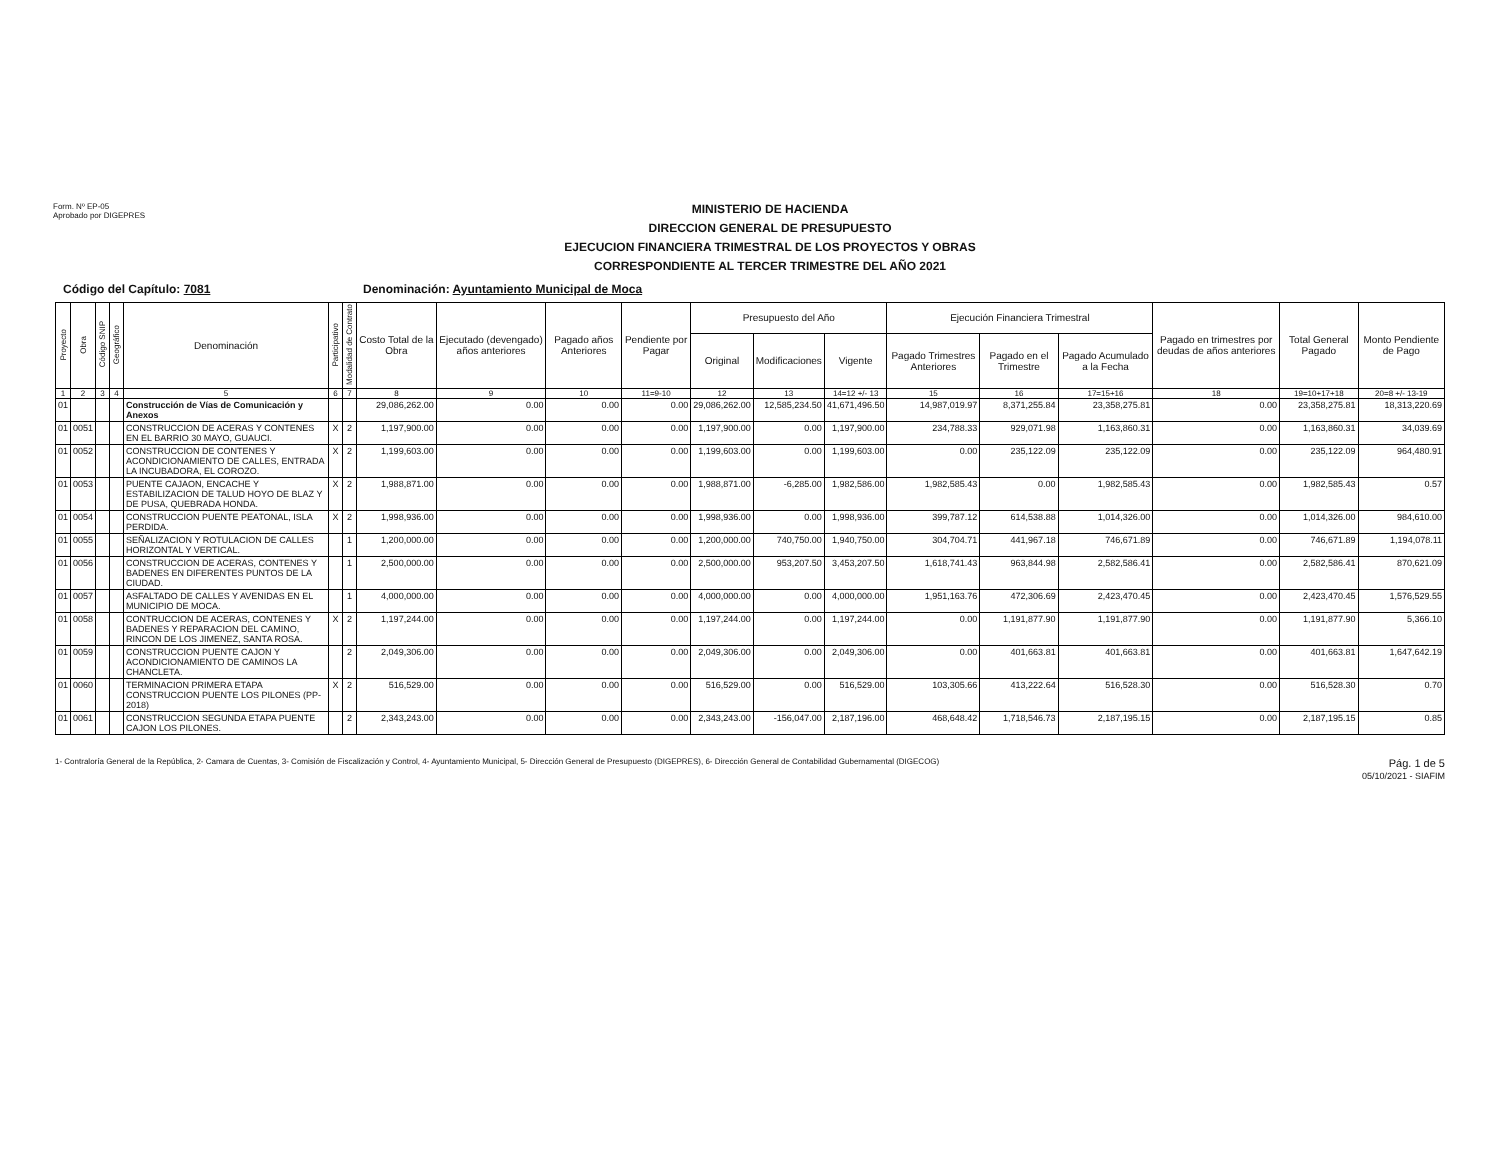Form. Nº EP-05
Aprobado por DIGEPRES
MINISTERIO DE HACIENDA
DIRECCION GENERAL DE PRESUPUESTO
EJECUCION FINANCIERA TRIMESTRAL DE LOS PROYECTOS Y OBRAS
CORRESPONDIENTE AL TERCER TRIMESTRE DEL AÑO 2021
Código del Capítulo: 7081 Denominación: Ayuntamiento Municipal de Moca
| Proyecto | Obra | Código SNIP | Geográfico | Denominación | Participativo | Modalidad de Contrato | Costo Total de la Obra | Ejecutado (devengado) años anteriores | Pagado años Anteriores | Pendiente por Pagar | Presupuesto del Año | | | Ejecución Financiera Trimestral | | | Pagado en trimestres por deudas de años anteriores | Total General Pagado | Monto Pendiente de Pago |
| --- | --- | --- | --- | --- | --- | --- | --- | --- | --- | --- | --- | --- | --- | --- | --- | --- | --- | --- | --- |
| | | | | | | | | | | | Original | Modificaciones | Vigente | Pagado Trimestres Anteriores | Pagado en el Trimestre | Pagado Acumulado a la Fecha | | | |
| 1 | 2 | 3 | 4 | 5 | 6 | 7 | 8 | 9 | 10 | 11=9-10 | 12 | 13 | 14=12 +/- 13 | 15 | 16 | 17=15+16 | 18 | 19=10+17+18 | 20=8 +/- 13-19 |
| 01 | | | | Construcción de Vías de Comunicación y Anexos | | | 29,086,262.00 | 0.00 | 0.00 | 0.00 | 29,086,262.00 | 12,585,234.50 | 41,671,496.50 | 14,987,019.97 | 8,371,255.84 | 23,358,275.81 | 0.00 | 23,358,275.81 | 18,313,220.69 |
| 01 | 0051 | | | CONSTRUCCION DE ACERAS Y CONTENES EN EL BARRIO 30 MAYO, GUAUCI. | X | 2 | 1,197,900.00 | 0.00 | 0.00 | 0.00 | 1,197,900.00 | 0.00 | 1,197,900.00 | 234,788.33 | 929,071.98 | 1,163,860.31 | 0.00 | 1,163,860.31 | 34,039.69 |
| 01 | 0052 | | | CONSTRUCCION DE CONTENES Y ACONDICIONAMIENTO DE CALLES, ENTRADA LA INCUBADORA, EL COROZO. | X | 2 | 1,199,603.00 | 0.00 | 0.00 | 0.00 | 1,199,603.00 | 0.00 | 1,199,603.00 | 0.00 | 235,122.09 | 235,122.09 | 0.00 | 235,122.09 | 964,480.91 |
| 01 | 0053 | | | PUENTE CAJAON, ENCACHE Y ESTABILIZACION DE TALUD HOYO DE BLAZ Y DE PUSA, QUEBRADA HONDA. | X | 2 | 1,988,871.00 | 0.00 | 0.00 | 0.00 | 1,988,871.00 | -6,285.00 | 1,982,586.00 | 1,982,585.43 | 0.00 | 1,982,585.43 | 0.00 | 1,982,585.43 | 0.57 |
| 01 | 0054 | | | CONSTRUCCION PUENTE PEATONAL, ISLA PERDIDA. | X | 2 | 1,998,936.00 | 0.00 | 0.00 | 0.00 | 1,998,936.00 | 0.00 | 1,998,936.00 | 399,787.12 | 614,538.88 | 1,014,326.00 | 0.00 | 1,014,326.00 | 984,610.00 |
| 01 | 0055 | | | SEÑALIZACION Y ROTULACION DE CALLES HORIZONTAL Y VERTICAL. | | 1 | 1,200,000.00 | 0.00 | 0.00 | 0.00 | 1,200,000.00 | 740,750.00 | 1,940,750.00 | 304,704.71 | 441,967.18 | 746,671.89 | 0.00 | 746,671.89 | 1,194,078.11 |
| 01 | 0056 | | | CONSTRUCCION DE ACERAS, CONTENES Y BADENES EN DIFERENTES PUNTOS DE LA CIUDAD. | | 1 | 2,500,000.00 | 0.00 | 0.00 | 0.00 | 2,500,000.00 | 953,207.50 | 3,453,207.50 | 1,618,741.43 | 963,844.98 | 2,582,586.41 | 0.00 | 2,582,586.41 | 870,621.09 |
| 01 | 0057 | | | ASFALTADO DE CALLES Y AVENIDAS EN EL MUNICIPIO DE MOCA. | | 1 | 4,000,000.00 | 0.00 | 0.00 | 0.00 | 4,000,000.00 | 0.00 | 4,000,000.00 | 1,951,163.76 | 472,306.69 | 2,423,470.45 | 0.00 | 2,423,470.45 | 1,576,529.55 |
| 01 | 0058 | | | CONTRUCCION DE ACERAS, CONTENES Y BADENES Y REPARACION DEL CAMINO, RINCON DE LOS JIMENEZ, SANTA ROSA. | X | 2 | 1,197,244.00 | 0.00 | 0.00 | 0.00 | 1,197,244.00 | 0.00 | 1,197,244.00 | 0.00 | 1,191,877.90 | 1,191,877.90 | 0.00 | 1,191,877.90 | 5,366.10 |
| 01 | 0059 | | | CONSTRUCCION PUENTE CAJON Y ACONDICIONAMIENTO DE CAMINOS LA CHANCLETA. | | 2 | 2,049,306.00 | 0.00 | 0.00 | 0.00 | 2,049,306.00 | 0.00 | 2,049,306.00 | 0.00 | 401,663.81 | 401,663.81 | 0.00 | 401,663.81 | 1,647,642.19 |
| 01 | 0060 | | | TERMINACION PRIMERA ETAPA CONSTRUCCION PUENTE LOS PILONES (PP-2018) | X | 2 | 516,529.00 | 0.00 | 0.00 | 0.00 | 516,529.00 | 0.00 | 516,529.00 | 103,305.66 | 413,222.64 | 516,528.30 | 0.00 | 516,528.30 | 0.70 |
| 01 | 0061 | | | CONSTRUCCION SEGUNDA ETAPA PUENTE CAJON LOS PILONES. | | 2 | 2,343,243.00 | 0.00 | 0.00 | 0.00 | 2,343,243.00 | -156,047.00 | 2,187,196.00 | 468,648.42 | 1,718,546.73 | 2,187,195.15 | 0.00 | 2,187,195.15 | 0.85 |
1- Contraloría General de la República, 2- Camara de Cuentas, 3- Comisión de Fiscalización y Control, 4- Ayuntamiento Municipal, 5- Dirección General de Presupuesto (DIGEPRES), 6- Dirección General de Contabilidad Gubernamental (DIGECOG)
Pág. 1 de 5
05/10/2021 - SIAFIM